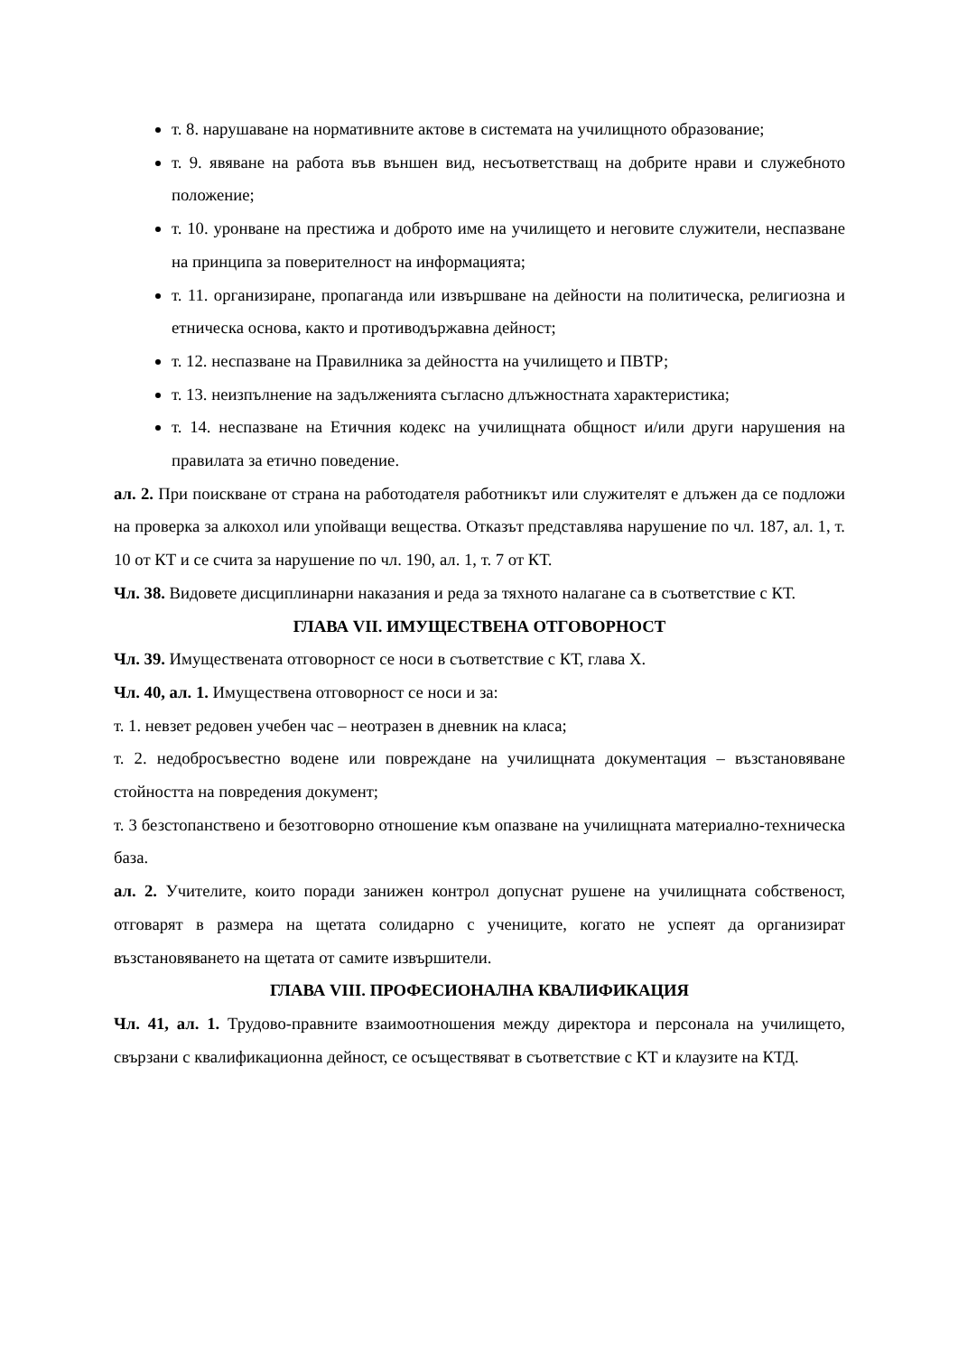т. 8. нарушаване на нормативните актове в системата на училищното образование;
т. 9. явяване на работа във външен вид, несъответстващ на добрите нрави и служебното положение;
т. 10. уронване на престижа и доброто име на училището и неговите служители, неспазване на принципа за поверителност на информацията;
т. 11. организиране, пропаганда или извършване на дейности на политическа, религиозна и етническа основа, както и противодържавна дейност;
т. 12. неспазване на Правилника за дейността на училището и ПВТР;
т. 13. неизпълнение на задълженията съгласно длъжностната характеристика;
т. 14. неспазване на Етичния кодекс на училищната общност и/или други нарушения на правилата за етично поведение.
ал. 2. При поискване от страна на работодателя работникът или служителят е длъжен да се подложи на проверка за алкохол или упойващи вещества. Отказът представлява нарушение по чл. 187, ал. 1, т. 10 от КТ и се счита за нарушение по чл. 190, ал. 1, т. 7 от КТ.
Чл. 38. Видовете дисциплинарни наказания и реда за тяхното налагане са в съответствие с КТ.
ГЛАВА VII. ИМУЩЕСТВЕНА ОТГОВОРНОСТ
Чл. 39. Имуществената отговорност се носи в съответствие с КТ, глава X.
Чл. 40, ал. 1. Имуществена отговорност се носи и за:
т. 1. невзет редовен учебен час – неотразен в дневник на класа;
т. 2. недобросъвестно водене или повреждане на училищната документация – възстановяване стойността на повредения документ;
т. 3 безстопанствено и безотговорно отношение към опазване на училищната материално-техническа база.
ал. 2. Учителите, които поради занижен контрол допуснат рушене на училищната собственост, отговарят в размера на щетата солидарно с учениците, когато не успеят да организират възстановяването на щетата от самите извършители.
ГЛАВА VIII. ПРОФЕСИОНАЛНА КВАЛИФИКАЦИЯ
Чл. 41, ал. 1. Трудово-правните взаимоотношения между директора и персонала на училището, свързани с квалификационна дейност, се осъществяват в съответствие с КТ и клаузите на КТД.